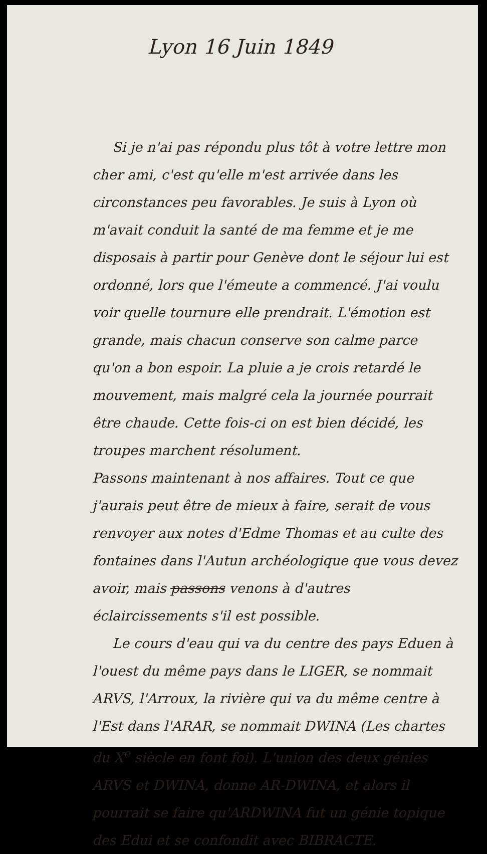Lyon 16 Juin 1849
Si je n'ai pas répondu plus tôt à votre lettre mon cher ami, c'est qu'elle m'est arrivée dans les circonstances peu favorables. Je suis à Lyon où m'avait conduit la santé de ma femme et je me disposais à partir pour Genève dont le séjour lui est ordonné, lors que l'émeute a commencé. J'ai voulu voir quelle tournure elle prendrait. L'émotion est grande, mais chacun conserve son calme parce qu'on a bon espoir. La pluie a je crois retardé le mouvement, mais malgré cela la journée pourrait être chaude. Cette fois-ci on est bien décidé, les troupes marchent résolument.
Passons maintenant à nos affaires. Tout ce que j'aurais peut être de mieux à faire, serait de vous renvoyer aux notes d'Edme Thomas et au culte des fontaines dans l'Autun archéologique que vous devez avoir, mais passons venons à d'autres éclaircissements s'il est possible.
Le cours d'eau qui va du centre des pays Eduen à l'ouest du même pays dans le LIGER, se nommait ARVS, l'Arroux, la rivière qui va du même centre à l'Est dans l'ARAR, se nommait DWINA (Les chartes du X<sup>e</sup> siècle en font foi). L'union des deux génies ARVS et DWINA, donne AR-DWINA, et alors il pourrait se faire qu'ARDWINA fut un génie topique des Edui et se confondit avec BIBRACTE.